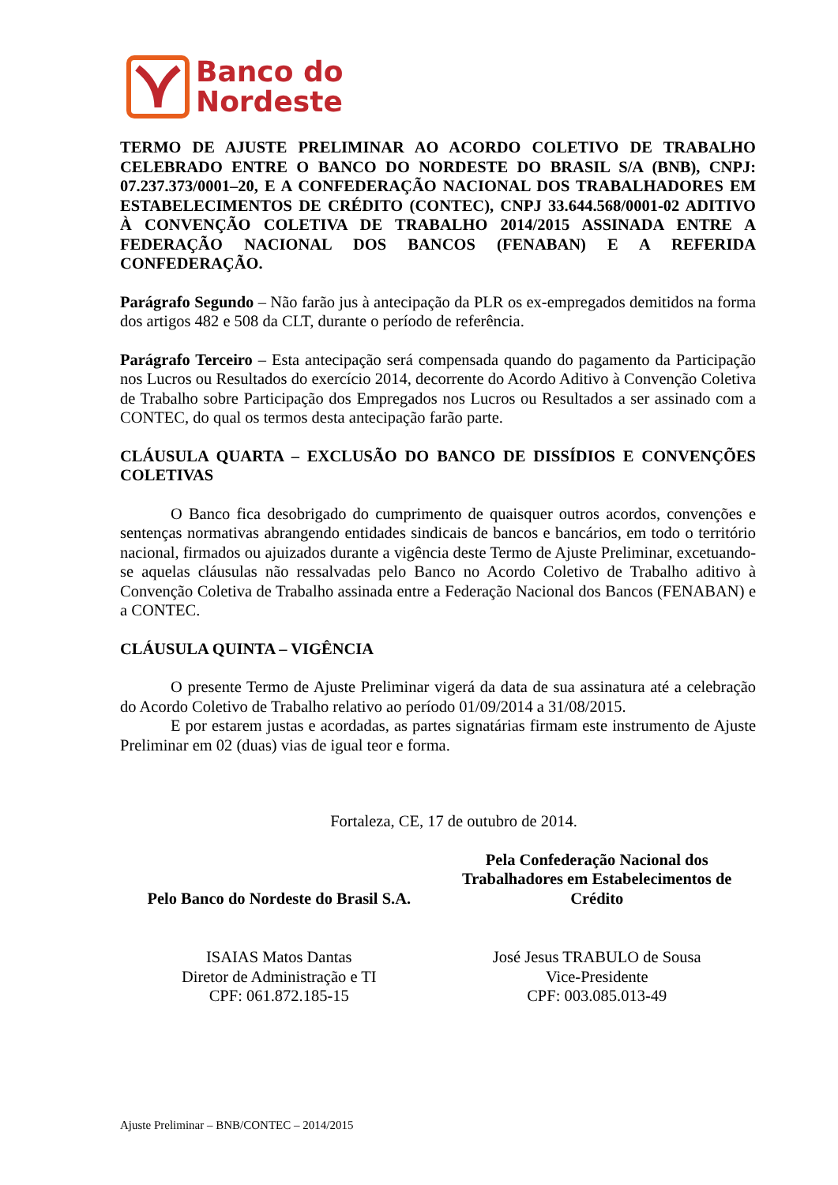Banco do
Nordeste
TERMO DE AJUSTE PRELIMINAR AO ACORDO COLETIVO DE TRABALHO CELEBRADO ENTRE O BANCO DO NORDESTE DO BRASIL S/A (BNB), CNPJ: 07.237.373/0001–20, E A CONFEDERAÇÃO NACIONAL DOS TRABALHADORES EM ESTABELECIMENTOS DE CRÉDITO (CONTEC), CNPJ 33.644.568/0001-02 ADITIVO À CONVENÇÃO COLETIVA DE TRABALHO 2014/2015 ASSINADA ENTRE A FEDERAÇÃO NACIONAL DOS BANCOS (FENABAN) E A REFERIDA CONFEDERAÇÃO.
Parágrafo Segundo – Não farão jus à antecipação da PLR os ex-empregados demitidos na forma dos artigos 482 e 508 da CLT, durante o período de referência.
Parágrafo Terceiro – Esta antecipação será compensada quando do pagamento da Participação nos Lucros ou Resultados do exercício 2014, decorrente do Acordo Aditivo à Convenção Coletiva de Trabalho sobre Participação dos Empregados nos Lucros ou Resultados a ser assinado com a CONTEC, do qual os termos desta antecipação farão parte.
CLÁUSULA QUARTA – EXCLUSÃO DO BANCO DE DISSÍDIOS E CONVENÇÕES COLETIVAS
O Banco fica desobrigado do cumprimento de quaisquer outros acordos, convenções e sentenças normativas abrangendo entidades sindicais de bancos e bancários, em todo o território nacional, firmados ou ajuizados durante a vigência deste Termo de Ajuste Preliminar, excetuando-se aquelas cláusulas não ressalvadas pelo Banco no Acordo Coletivo de Trabalho aditivo à Convenção Coletiva de Trabalho assinada entre a Federação Nacional dos Bancos (FENABAN) e a CONTEC.
CLÁUSULA QUINTA – VIGÊNCIA
O presente Termo de Ajuste Preliminar vigerá da data de sua assinatura até a celebração do Acordo Coletivo de Trabalho relativo ao período 01/09/2014 a 31/08/2015.
E por estarem justas e acordadas, as partes signatárias firmam este instrumento de Ajuste Preliminar em 02 (duas) vias de igual teor e forma.
Fortaleza, CE, 17 de outubro de 2014.
Pelo Banco do Nordeste do Brasil S.A.
Pela Confederação Nacional dos Trabalhadores em Estabelecimentos de Crédito
ISAIAS Matos Dantas
Diretor de Administração e TI
CPF: 061.872.185-15
José Jesus TRABULO de Sousa
Vice-Presidente
CPF: 003.085.013-49
Ajuste Preliminar – BNB/CONTEC – 2014/2015